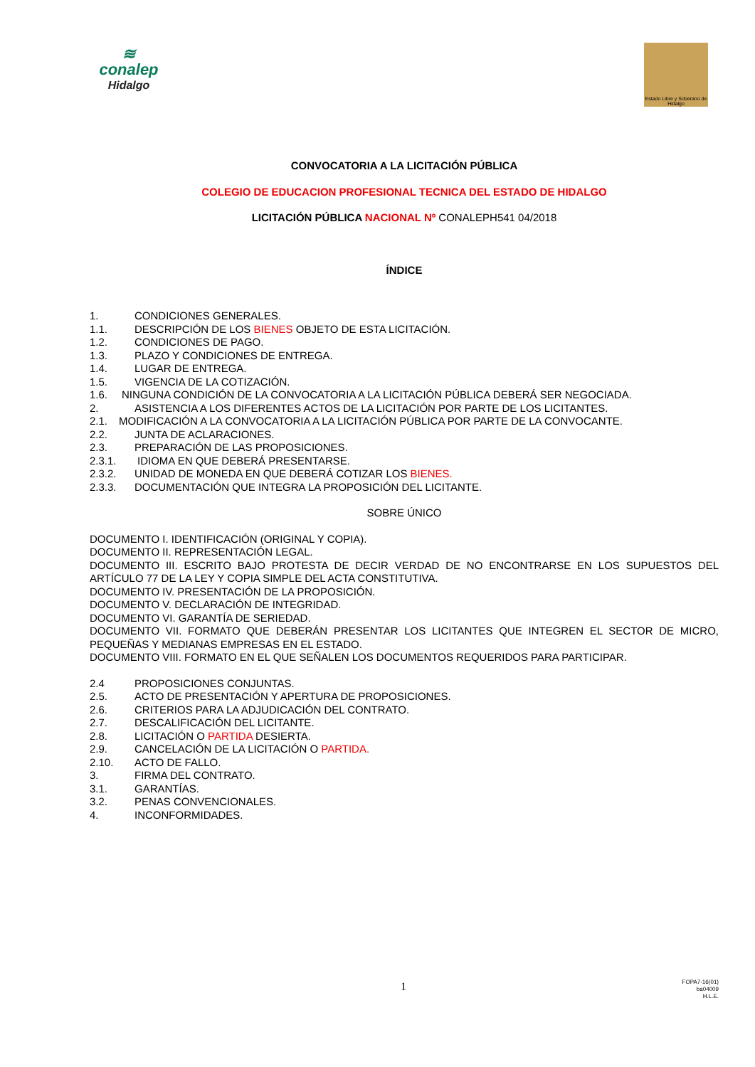≋
conalep
Hidalgo
Estado Libre y Soberano de Hidalgo
CONVOCATORIA A LA LICITACIÓN PÚBLICA
COLEGIO DE EDUCACION PROFESIONAL TECNICA DEL ESTADO DE HIDALGO
LICITACIÓN PÚBLICA NACIONAL Nº CONALEPH541 04/2018
ÍNDICE
1. CONDICIONES GENERALES.
1.1. DESCRIPCIÓN DE LOS BIENES OBJETO DE ESTA LICITACIÓN.
1.2. CONDICIONES DE PAGO.
1.3. PLAZO Y CONDICIONES DE ENTREGA.
1.4. LUGAR DE ENTREGA.
1.5. VIGENCIA DE LA COTIZACIÓN.
1.6. NINGUNA CONDICIÓN DE LA CONVOCATORIA A LA LICITACIÓN PÚBLICA DEBERÁ SER NEGOCIADA.
2. ASISTENCIA A LOS DIFERENTES ACTOS DE LA LICITACIÓN POR PARTE DE LOS LICITANTES.
2.1. MODIFICACIÓN A LA CONVOCATORIA A LA LICITACIÓN PÚBLICA POR PARTE DE LA CONVOCANTE.
2.2. JUNTA DE ACLARACIONES.
2.3. PREPARACIÓN DE LAS PROPOSICIONES.
2.3.1. IDIOMA EN QUE DEBERÁ PRESENTARSE.
2.3.2. UNIDAD DE MONEDA EN QUE DEBERÁ COTIZAR LOS BIENES.
2.3.3. DOCUMENTACIÓN QUE INTEGRA LA PROPOSICIÓN DEL LICITANTE.
SOBRE ÚNICO
DOCUMENTO I. IDENTIFICACIÓN (ORIGINAL Y COPIA).
DOCUMENTO II. REPRESENTACIÓN LEGAL.
DOCUMENTO III. ESCRITO BAJO PROTESTA DE DECIR VERDAD DE NO ENCONTRARSE EN LOS SUPUESTOS DEL ARTÍCULO 77 DE LA LEY Y COPIA SIMPLE DEL ACTA CONSTITUTIVA.
DOCUMENTO IV. PRESENTACIÓN DE LA PROPOSICIÓN.
DOCUMENTO V. DECLARACIÓN DE INTEGRIDAD.
DOCUMENTO VI. GARANTÍA DE SERIEDAD.
DOCUMENTO VII. FORMATO QUE DEBERÁN PRESENTAR LOS LICITANTES QUE INTEGREN EL SECTOR DE MICRO, PEQUEÑAS Y MEDIANAS EMPRESAS EN EL ESTADO.
DOCUMENTO VIII. FORMATO EN EL QUE SEÑALEN LOS DOCUMENTOS REQUERIDOS PARA PARTICIPAR.
2.4 PROPOSICIONES CONJUNTAS.
2.5. ACTO DE PRESENTACIÓN Y APERTURA DE PROPOSICIONES.
2.6. CRITERIOS PARA LA ADJUDICACIÓN DEL CONTRATO.
2.7. DESCALIFICACIÓN DEL LICITANTE.
2.8. LICITACIÓN O PARTIDA DESIERTA.
2.9. CANCELACIÓN DE LA LICITACIÓN O PARTIDA.
2.10. ACTO DE FALLO.
3. FIRMA DEL CONTRATO.
3.1. GARANTÍAS.
3.2. PENAS CONVENCIONALES.
4. INCONFORMIDADES.
1
FOPA7-16(01)
ba04009
H.L.E.